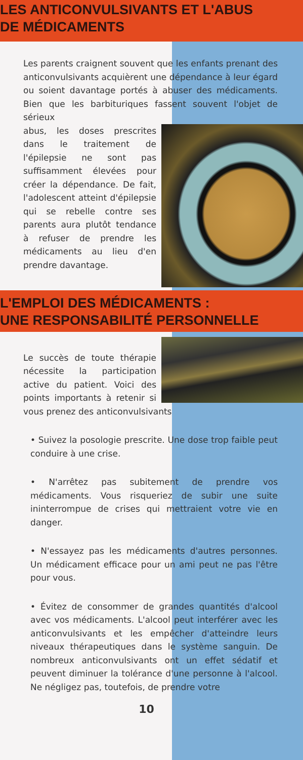LES ANTICONVULSIVANTS ET L'ABUS
DE MÉDICAMENTS
Les parents craignent souvent que les enfants prenant des anticonvulsivants acquièrent une dépendance à leur égard ou soient davantage portés à abuser des médicaments. Bien que les barbituriques fassent souvent l'objet de sérieux
abus, les doses prescrites dans le traitement de l'épilepsie ne sont pas suffisamment élevées pour créer la dépendance. De fait, l'adolescent atteint d'épilepsie qui se rebelle contre ses parents aura plutôt tendance à refuser de prendre les médicaments au lieu d'en prendre davantage.
L'EMPLOI DES MÉDICAMENTS :
UNE RESPONSABILITÉ PERSONNELLE
Le succès de toute thérapie nécessite la participation active du patient. Voici des points importants à retenir si vous prenez des anticonvulsivants
• Suivez la posologie prescrite. Une dose trop faible peut conduire à une crise.
• N'arrêtez pas subitement de prendre vos médicaments. Vous risqueriez de subir une suite ininterrompue de crises qui mettraient votre vie en danger.
• N'essayez pas les médicaments d'autres personnes. Un médicament efficace pour un ami peut ne pas l'être pour vous.
• Évitez de consommer de grandes quantités d'alcool avec vos médicaments. L'alcool peut interférer avec les anticonvulsivants et les empêcher d'atteindre leurs niveaux thérapeutiques dans le système sanguin. De nombreux anticonvulsivants ont un effet sédatif et peuvent diminuer la tolérance d'une personne à l'alcool. Ne négligez pas, toutefois, de prendre votre
10